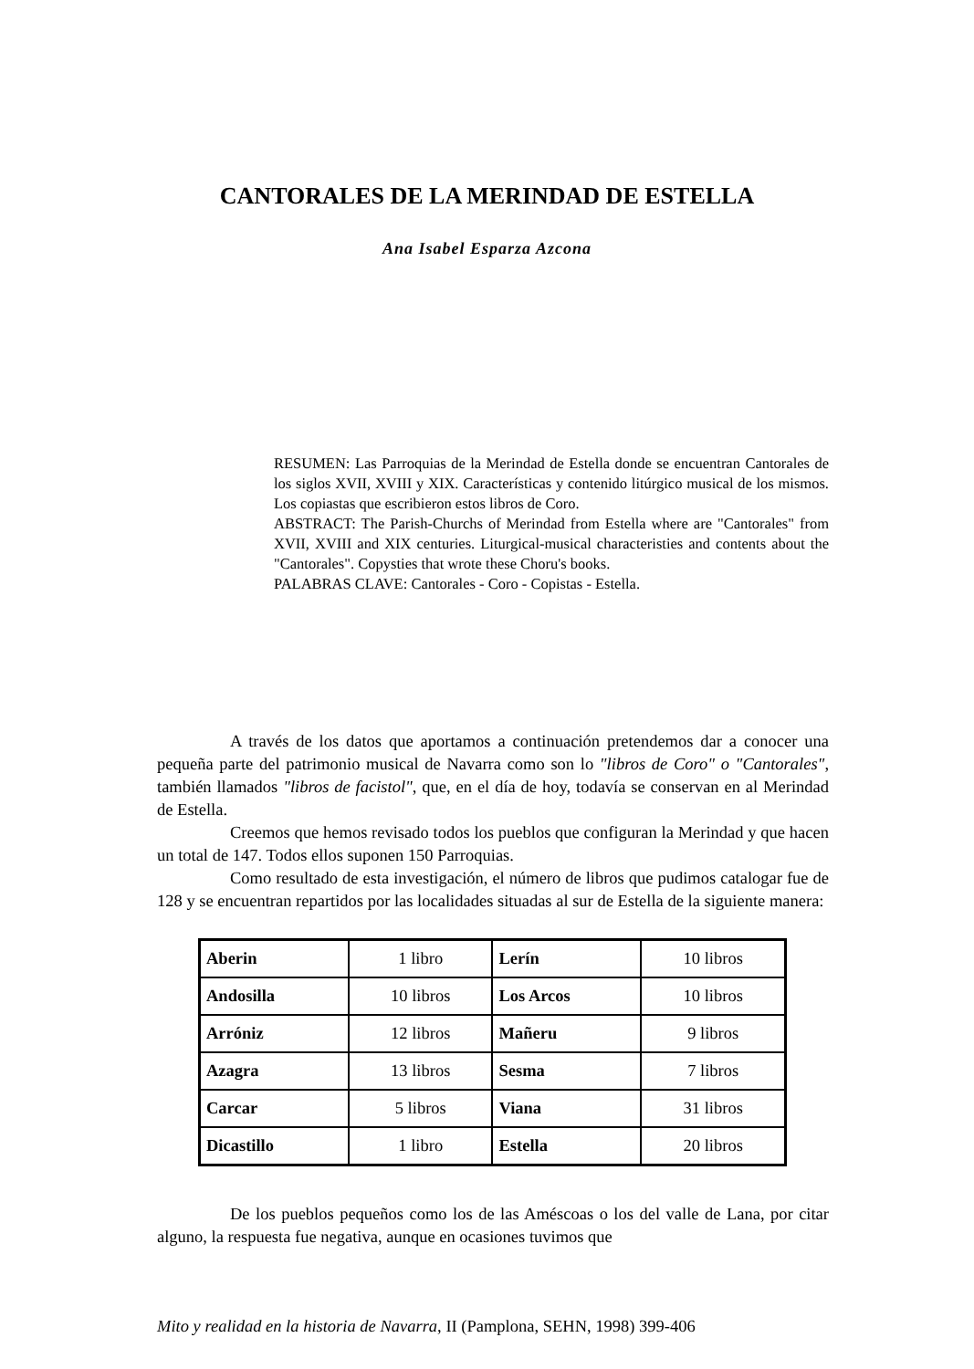CANTORALES DE LA MERINDAD DE ESTELLA
Ana Isabel Esparza Azcona
RESUMEN: Las Parroquias de la Merindad de Estella donde se encuentran Cantorales de los siglos XVII, XVIII y XIX. Características y contenido litúrgico musical de los mismos. Los copiastas que escribieron estos libros de Coro.
ABSTRACT: The Parish-Churchs of Merindad from Estella where are "Cantorales" from XVII, XVIII and XIX centuries. Liturgical-musical characteristies and contents about the "Cantorales". Copysties that wrote these Choru's books.
PALABRAS CLAVE: Cantorales - Coro - Copistas - Estella.
A través de los datos que aportamos a continuación pretendemos dar a conocer una pequeña parte del patrimonio musical de Navarra como son lo "libros de Coro" o "Cantorales", también llamados "libros de facistol", que, en el día de hoy, todavía se conservan en al Merindad de Estella.
Creemos que hemos revisado todos los pueblos que configuran la Merindad y que hacen un total de 147. Todos ellos suponen 150 Parroquias.
Como resultado de esta investigación, el número de libros que pudimos catalogar fue de 128 y se encuentran repartidos por las localidades situadas al sur de Estella de la siguiente manera:
| Aberin | 1 libro | Lerín | 10 libros |
| Andosilla | 10 libros | Los Arcos | 10 libros |
| Arróniz | 12 libros | Mañeru | 9 libros |
| Azagra | 13 libros | Sesma | 7 libros |
| Carcar | 5 libros | Viana | 31 libros |
| Dicastillo | 1 libro | Estella | 20 libros |
De los pueblos pequeños como los de las Améscoas o los del valle de Lana, por citar alguno, la respuesta fue negativa, aunque en ocasiones tuvimos que
Mito y realidad en la historia de Navarra, II (Pamplona, SEHN, 1998) 399-406